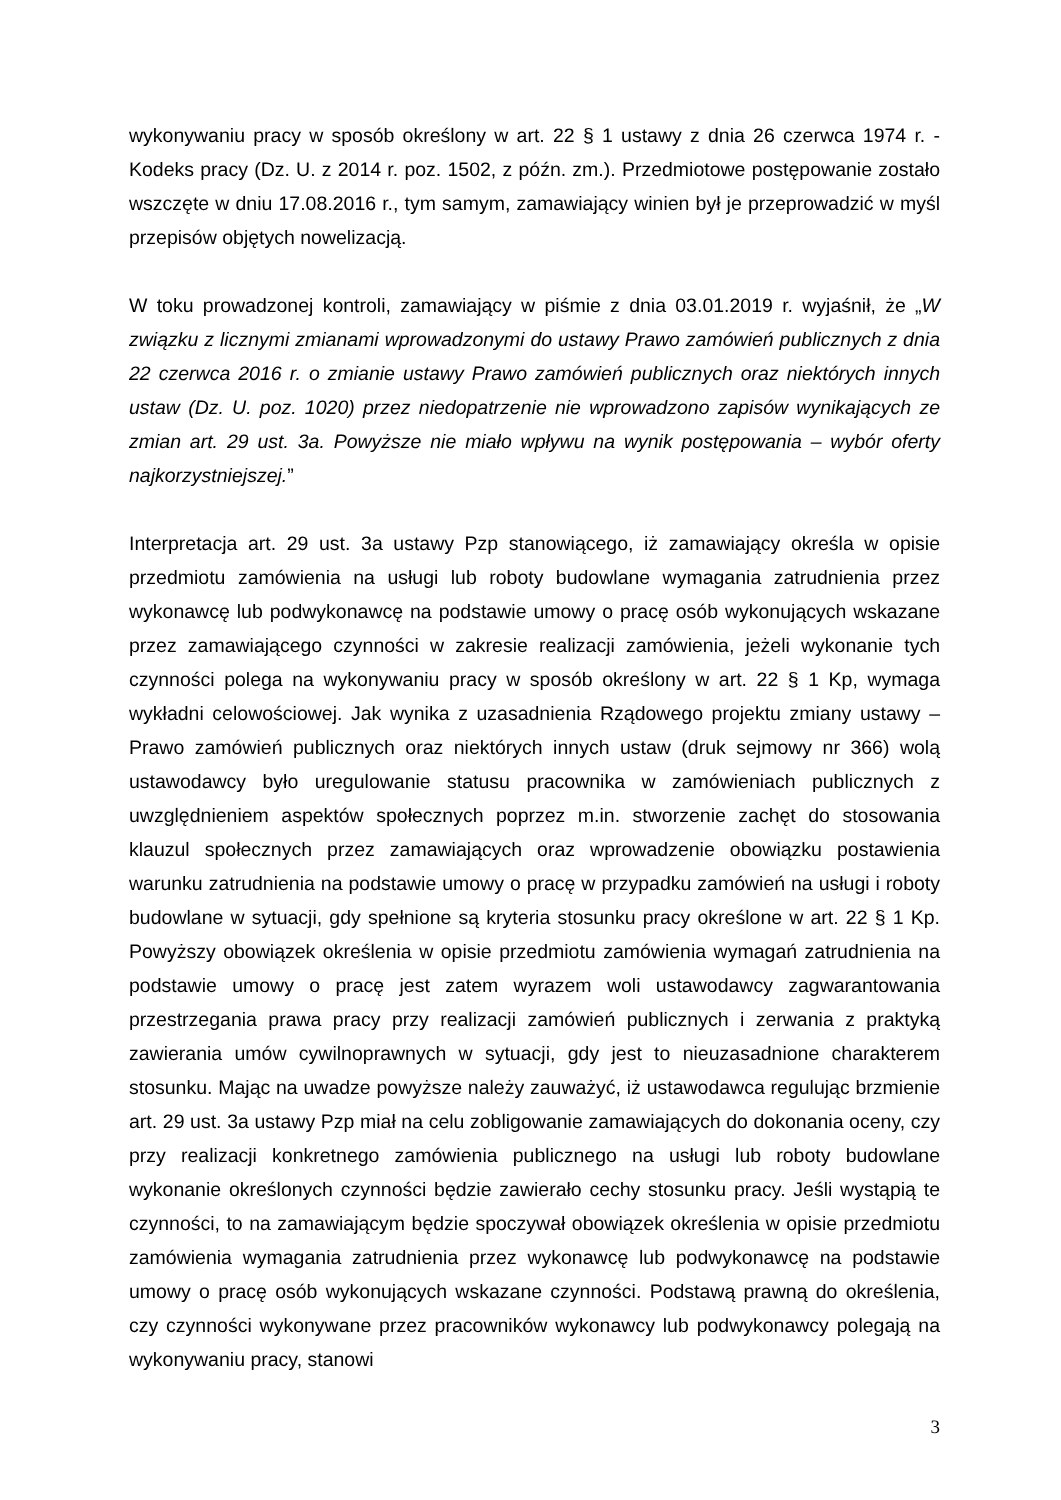wykonywaniu pracy w sposób określony w art. 22 § 1 ustawy z dnia 26 czerwca 1974 r. - Kodeks pracy (Dz. U. z 2014 r. poz. 1502, z późn. zm.). Przedmiotowe postępowanie zostało wszczęte w dniu 17.08.2016 r., tym samym, zamawiający winien był je przeprowadzić w myśl przepisów objętych nowelizacją.
W toku prowadzonej kontroli, zamawiający w piśmie z dnia 03.01.2019 r. wyjaśnił, że „W związku z licznymi zmianami wprowadzonymi do ustawy Prawo zamówień publicznych z dnia 22 czerwca 2016 r. o zmianie ustawy Prawo zamówień publicznych oraz niektórych innych ustaw (Dz. U. poz. 1020) przez niedopatrzenie nie wprowadzono zapisów wynikających ze zmian art. 29 ust. 3a. Powyższe nie miało wpływu na wynik postępowania – wybór oferty najkorzystniejszej.”
Interpretacja art. 29 ust. 3a ustawy Pzp stanowiącego, iż zamawiający określa w opisie przedmiotu zamówienia na usługi lub roboty budowlane wymagania zatrudnienia przez wykonawcę lub podwykonawcę na podstawie umowy o pracę osób wykonujących wskazane przez zamawiającego czynności w zakresie realizacji zamówienia, jeżeli wykonanie tych czynności polega na wykonywaniu pracy w sposób określony w art. 22 § 1 Kp, wymaga wykładni celowościowej. Jak wynika z uzasadnienia Rządowego projektu zmiany ustawy – Prawo zamówień publicznych oraz niektórych innych ustaw (druk sejmowy nr 366) wolą ustawodawcy było uregulowanie statusu pracownika w zamówieniach publicznych z uwzględnieniem aspektów społecznych poprzez m.in. stworzenie zachęt do stosowania klauzul społecznych przez zamawiających oraz wprowadzenie obowiązku postawienia warunku zatrudnienia na podstawie umowy o pracę w przypadku zamówień na usługi i roboty budowlane w sytuacji, gdy spełnione są kryteria stosunku pracy określone w art. 22 § 1 Kp. Powyższy obowiązek określenia w opisie przedmiotu zamówienia wymagań zatrudnienia na podstawie umowy o pracę jest zatem wyrazem woli ustawodawcy zagwarantowania przestrzegania prawa pracy przy realizacji zamówień publicznych i zerwania z praktyką zawierania umów cywilnoprawnych w sytuacji, gdy jest to nieuzasadnione charakterem stosunku. Mając na uwadze powyższe należy zauważyć, iż ustawodawca regulując brzmienie art. 29 ust. 3a ustawy Pzp miał na celu zobligowanie zamawiających do dokonania oceny, czy przy realizacji konkretnego zamówienia publicznego na usługi lub roboty budowlane wykonanie określonych czynności będzie zawierało cechy stosunku pracy. Jeśli wystąpią te czynności, to na zamawiającym będzie spoczywał obowiązek określenia w opisie przedmiotu zamówienia wymagania zatrudnienia przez wykonawcę lub podwykonawcę na podstawie umowy o pracę osób wykonujących wskazane czynności. Podstawą prawną do określenia, czy czynności wykonywane przez pracowników wykonawcy lub podwykonawcy polegają na wykonywaniu pracy, stanowi
3